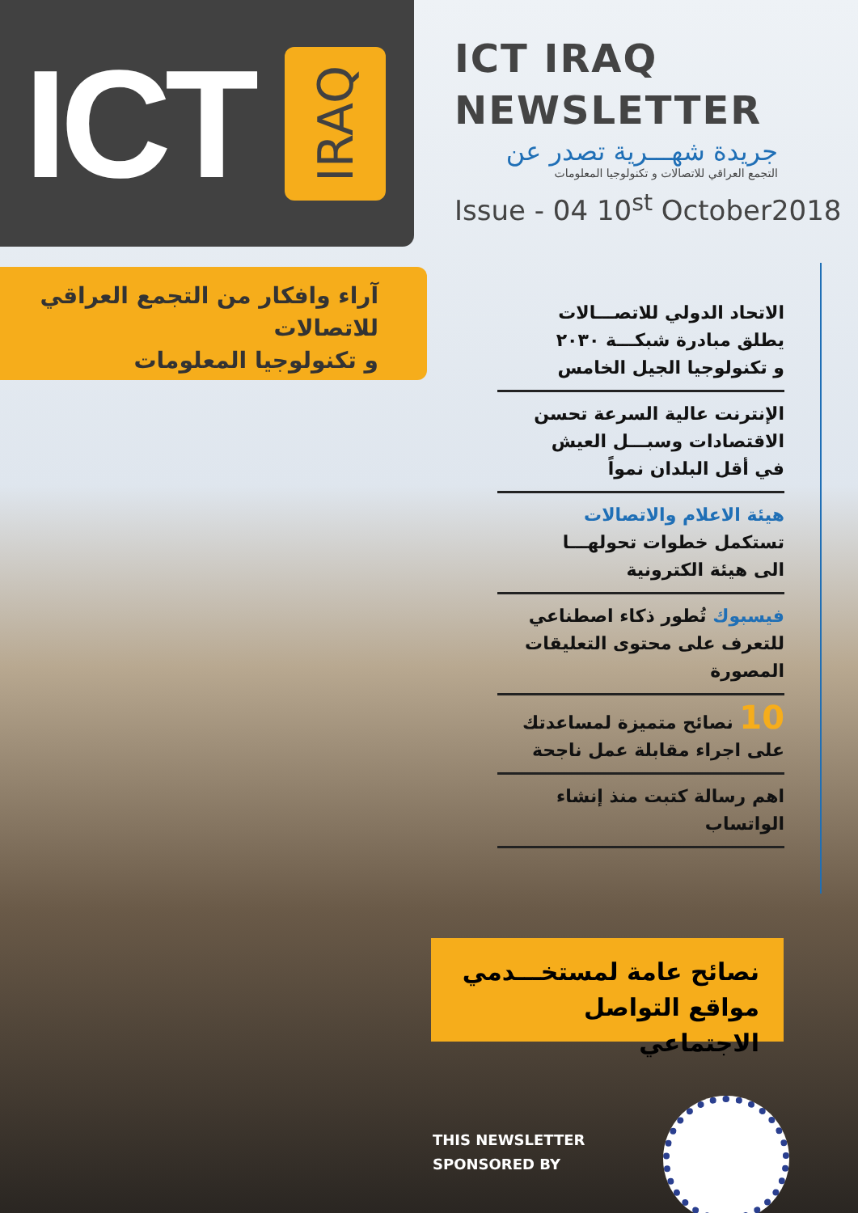ICT IRAQ
ICT IRAQ
NEWSLETTER
جريدة شهـــرية تصدر عن
التجمع العراقي للاتصالات و تكنولوجيا المعلومات
Issue - 04 10<sup>st</sup> October2018
آراء وافكار من التجمع العراقي
للاتصالات
و تكنولوجيا المعلومات
الاتحاد الدولي للاتصـــالات
يطلق مبادرة شبكـــة ٢٠٣٠
و تكنولوجيا الجيل الخامس
الإنترنت عالية السرعة تحسن
الاقتصادات وسبـــل العيش
في أقل البلدان نمواً
هيئة الاعلام والاتصالات
تستكمل خطوات تحولهـــا
الى هيئة الكترونية
فيسبوك تُطور ذكاء اصطناعي
للتعرف على محتوى التعليقات
المصورة
10 نصائح متميزة لمساعدتك
على اجراء مقابلة عمل ناجحة
اهم رسالة كتبت منذ إنشاء
الواتساب
نصائح عامة لمستخـــدمي
مواقع التواصل الاجتماعي
THIS NEWSLETTER
SPONSORED BY